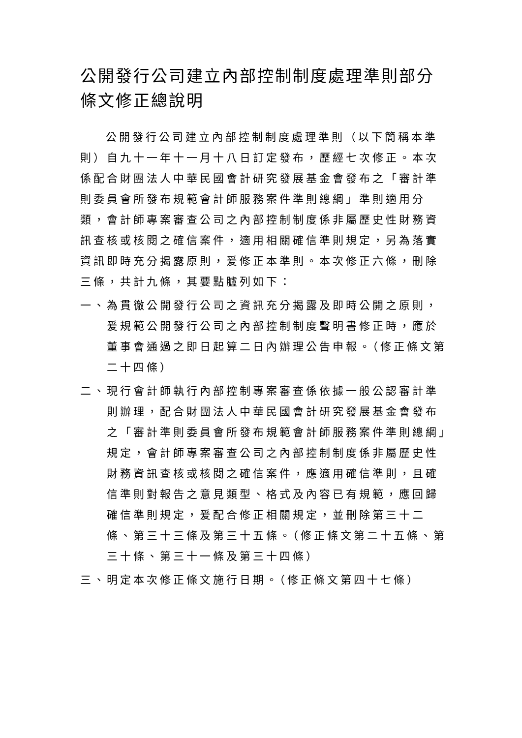公開發行公司建立內部控制制度處理準則部分條文修正總說明
公開發行公司建立內部控制制度處理準則（以下簡稱本準則）自九十一年十一月十八日訂定發布，歷經七次修正。本次係配合財團法人中華民國會計研究發展基金會發布之「審計準則委員會所發布規範會計師服務案件準則總綱」準則適用分類，會計師專案審查公司之內部控制制度係非屬歷史性財務資訊查核或核閱之確信案件，適用相關確信準則規定，另為落實資訊即時充分揭露原則，爰修正本準則。本次修正六條，刪除三條，共計九條，其要點臚列如下：
一、 為貫徹公開發行公司之資訊充分揭露及即時公開之原則，爰規範公開發行公司之內部控制制度聲明書修正時，應於董事會通過之即日起算二日內辦理公告申報。（修正條文第二十四條）
二、 現行會計師執行內部控制專案審查係依據一般公認審計準則辦理，配合財團法人中華民國會計研究發展基金會發布之「審計準則委員會所發布規範會計師服務案件準則總綱」規定，會計師專案審查公司之內部控制制度係非屬歷史性財務資訊查核或核閱之確信案件，應適用確信準則，且確信準則對報告之意見類型、格式及內容已有規範，應回歸確信準則規定，爰配合修正相關規定，並刪除第三十二條、第三十三條及第三十五條。（修正條文第二十五條、第三十條、第三十一條及第三十四條）
三、 明定本次修正條文施行日期。（修正條文第四十七條）